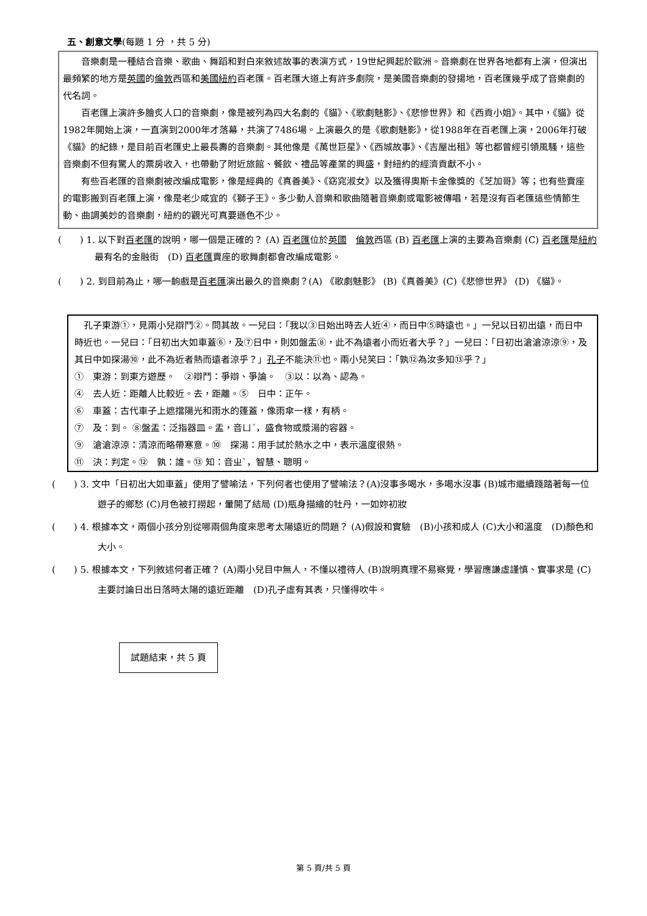五、創意文學(每題 1 分 ，共 5 分)
音樂劇是一種結合音樂、歌曲、舞蹈和對白來敘述故事的表演方式，19世紀興起於歐洲。音樂劇在世界各地都有上演，但演出最頻繁的地方是英國的倫敦西區和美國紐約百老匯。百老匯大道上有許多劇院，是美國音樂劇的發揚地，百老匯幾乎成了音樂劇的代名詞。
百老匯上演許多膾炙人口的音樂劇，像是被列為四大名劇的《貓》、《歌劇魅影》、《悲慘世界》和《西貢小姐》。其中，《貓》從1982年開始上演，一直演到2000年才落幕，共演了7486場。上演最久的是《歌劇魅影》，從1988年在百老匯上演，2006年打破《貓》的紀錄，是目前百老匯史上最長壽的音樂劇。其他像是《萬世巨星》、《西城故事》、《吉屋出租》等也都曾經引領風騷，這些音樂劇不但有驚人的票房收入，也帶動了附近旅館、餐飲、禮品等產業的興盛，對紐約的經濟貢獻不小。
有些百老匯的音樂劇被改編成電影，像是經典的《真善美》、《窈窕淑女》以及獲得奧斯卡金像獎的《芝加哥》等；也有些賣座的電影搬到百老匯上演，像是老少咸宜的《獅子王》。多少動人音樂和歌曲隨著音樂劇或電影被傳唱，若是沒有百老匯這些情節生動、曲調美妙的音樂劇，紐約的觀光可真要遜色不少。
(　　) 1. 以下對百老匯的說明，哪一個是正確的？ (A) 百老匯位於英國　倫敦西區 (B) 百老匯上演的主要為音樂劇 (C) 百老匯是紐約最有名的金融街　(D) 百老匯賣座的歌舞劇都會改編成電影。
(　　) 2. 到目前為止，哪一齣戲是百老匯演出最久的音樂劇？(A) 《歌劇魅影》 (B)《真善美》(C)《悲慘世界》 (D) 《貓》。
孔子東游①，見兩小兒辯鬥②。問其故。一兒曰：「我以③日始出時去人近④，而日中⑤時遠也。」一兒以日初出遠，而日中時近也。一兒曰：「日初出大如車蓋⑥，及⑦日中，則如盤盂⑧，此不為遠者小而近者大乎？」一兒曰：「日初出滄滄涼涼⑨，及其日中如探湯⑩，此不為近者熱而遠者涼乎？」孔子不能決⑪也。兩小兒笑曰：「孰⑫為汝多知⑬乎？」
①　東游：到東方遊歷。　②辯鬥：爭辯、爭論。　③以：以為、認為。
④　去人近：距離人比較近。去，距離。⑤　日中：正午。
⑥　車蓋：古代車子上遮擋陽光和雨水的篷蓋，像雨傘一樣，有柄。
⑦　及：到。 ⑧盤盂：泛指器皿。盂，音ㄩˊ，盛食物或漿湯的容器。
⑨　滄滄涼涼：清涼而略帶寒意。⑩　探湯：用手試於熱水之中，表示溫度很熱。
⑪　決：判定。⑫　孰：誰。⑬ 知：音ㄓˋ，智慧、聰明。
(　　) 3. 文中「日初出大如車蓋」使用了譬喻法，下列何者也使用了譬喻法？(A)沒事多喝水，多喝水沒事 (B)城市繼續踐踏著每一位遊子的鄉愁 (C)月色被打撈起，暈開了結局 (D)瓶身描繪的牡丹，一如妳初妝
(　　) 4. 根據本文，兩個小孩分別從哪兩個角度來思考太陽遠近的問題？ (A)假設和實驗　(B)小孩和成人 (C)大小和溫度　(D)顏色和大小。
(　　) 5. 根據本文，下列敘述何者正確？ (A)兩小兒目中無人，不懂以禮待人 (B)說明真理不易察覺，學習應謙虛謹慎、實事求是 (C)主要討論日出日落時太陽的遠近距離　(D)孔子虛有其表，只懂得吹牛。
試題結束，共 5 頁
第 5 頁/共 5 頁